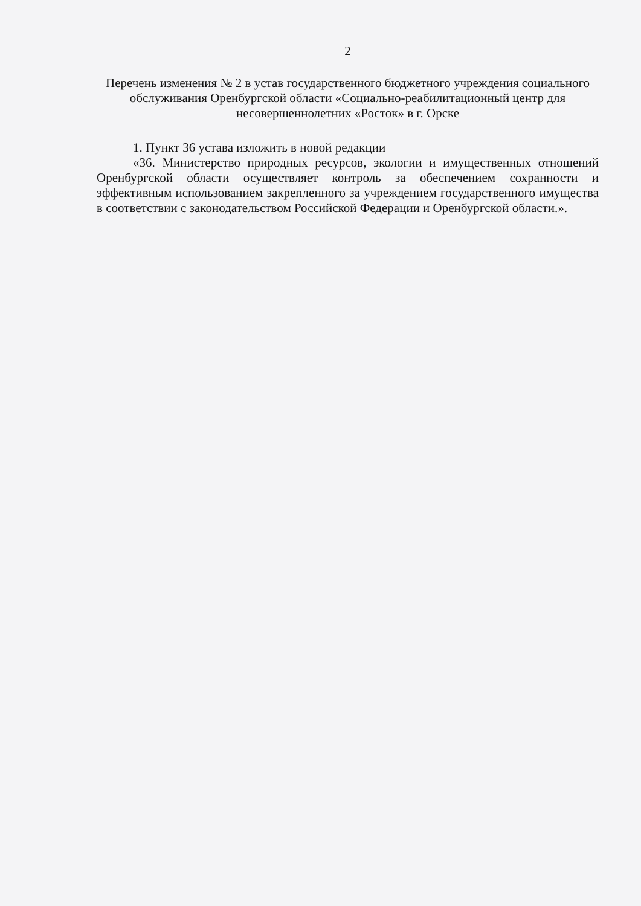2
Перечень изменения № 2 в устав государственного бюджетного учреждения социального обслуживания Оренбургской области «Социально-реабилитационный центр для несовершеннолетних «Росток» в г. Орске
1. Пункт 36 устава изложить в новой редакции
«36. Министерство природных ресурсов, экологии и имущественных отношений Оренбургской области осуществляет контроль за обеспечением сохранности и эффективным использованием закрепленного за учреждением государственного имущества в соответствии с законодательством Российской Федерации и Оренбургской области.».